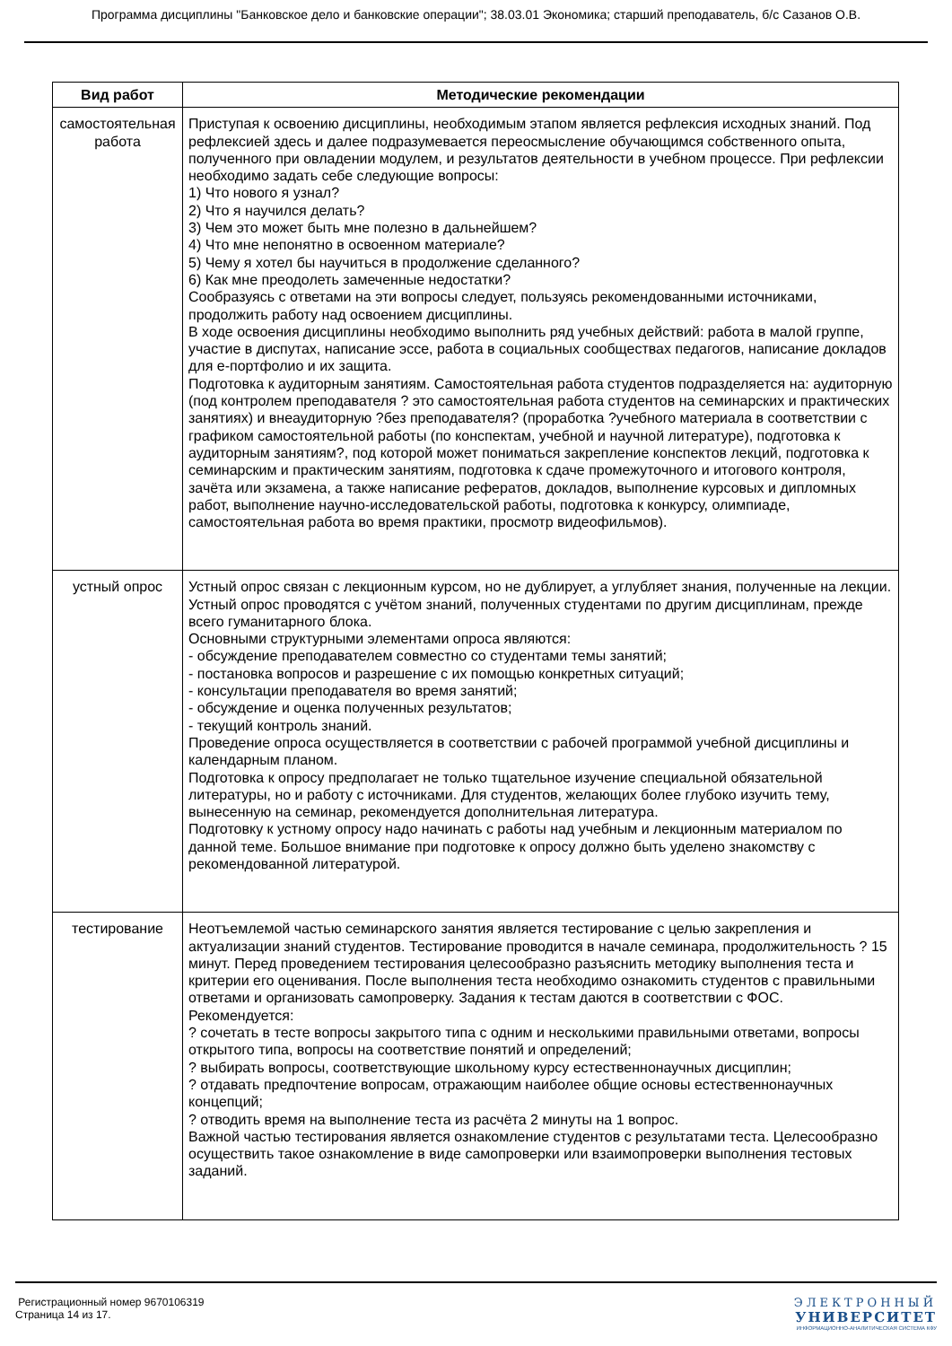Программа дисциплины "Банковское дело и банковские операции"; 38.03.01 Экономика; старший преподаватель, б/с Сазанов О.В.
| Вид работ | Методические рекомендации |
| --- | --- |
| самостоятельная работа | Приступая к освоению дисциплины, необходимым этапом является рефлексия исходных знаний. Под рефлексией здесь и далее подразумевается переосмысление обучающимся собственного опыта, полученного при овладении модулем, и результатов деятельности в учебном процессе. При рефлексии необходимо задать себе следующие вопросы: 1) Что нового я узнал? 2) Что я научился делать? 3) Чем это может быть мне полезно в дальнейшем? 4) Что мне непонятно в освоенном материале? 5) Чему я хотел бы научиться в продолжение сделанного? 6) Как мне преодолеть замеченные недостатки? Сообразуясь с ответами на эти вопросы следует, пользуясь рекомендованными источниками, продолжить работу над освоением дисциплины. В ходе освоения дисциплины необходимо выполнить ряд учебных действий: работа в малой группе, участие в диспутах, написание эссе, работа в социальных сообществах педагогов, написание докладов для е-портфолио и их защита. Подготовка к аудиторным занятиям. Самостоятельная работа студентов подразделяется на: аудиторную (под контролем преподавателя ? это самостоятельная работа студентов на семинарских и практических занятиях) и внеаудиторную ?без преподавателя? (проработка ?учебного материала в соответствии с графиком самостоятельной работы (по конспектам, учебной и научной литературе), подготовка к аудиторным занятиям?, под которой может пониматься закрепление конспектов лекций, подготовка к семинарским и практическим занятиям, подготовка к сдаче промежуточного и итогового контроля, зачёта или экзамена, а также написание рефератов, докладов, выполнение курсовых и дипломных работ, выполнение научно-исследовательской работы, подготовка к конкурсу, олимпиаде, самостоятельная работа во время практики, просмотр видеофильмов). |
| устный опрос | Устный опрос связан с лекционным курсом, но не дублирует, а углубляет знания, полученные на лекции. Устный опрос проводятся с учётом знаний, полученных студентами по другим дисциплинам, прежде всего гуманитарного блока. Основными структурными элементами опроса являются: - обсуждение преподавателем совместно со студентами темы занятий; - постановка вопросов и разрешение с их помощью конкретных ситуаций; - консультации преподавателя во время занятий; - обсуждение и оценка полученных результатов; - текущий контроль знаний. Проведение опроса осуществляется в соответствии с рабочей программой учебной дисциплины и календарным планом. Подготовка к опросу предполагает не только тщательное изучение специальной обязательной литературы, но и работу с источниками. Для студентов, желающих более глубоко изучить тему, вынесенную на семинар, рекомендуется дополнительная литература. Подготовку к устному опросу надо начинать с работы над учебным и лекционным материалом по данной теме. Большое внимание при подготовке к опросу должно быть уделено знакомству с рекомендованной литературой. |
| тестирование | Неотъемлемой частью семинарского занятия является тестирование с целью закрепления и актуализации знаний студентов. Тестирование проводится в начале семинара, продолжительность ? 15 минут. Перед проведением тестирования целесообразно разъяснить методику выполнения теста и критерии его оценивания. После выполнения теста необходимо ознакомить студентов с правильными ответами и организовать самопроверку. Задания к тестам даются в соответствии с ФОС. Рекомендуется: ? сочетать в тесте вопросы закрытого типа с одним и несколькими правильными ответами, вопросы открытого типа, вопросы на соответствие понятий и определений; ? выбирать вопросы, соответствующие школьному курсу естественнонаучных дисциплин; ? отдавать предпочтение вопросам, отражающим наиболее общие основы естественнонаучных концепций; ? отводить время на выполнение теста из расчёта 2 минуты на 1 вопрос. Важной частью тестирования является ознакомление студентов с результатами теста. Целесообразно осуществить такое ознакомление в виде самопроверки или взаимопроверки выполнения тестовых заданий. |
Регистрационный номер 9670106319
Страница 14 из 17.
ЭЛЕКТРОННЫЙ
УНИВЕРСИТЕТ
ИНФОРМАЦИОННО-АНАЛИТИЧЕСКАЯ СИСТЕМА КФУ